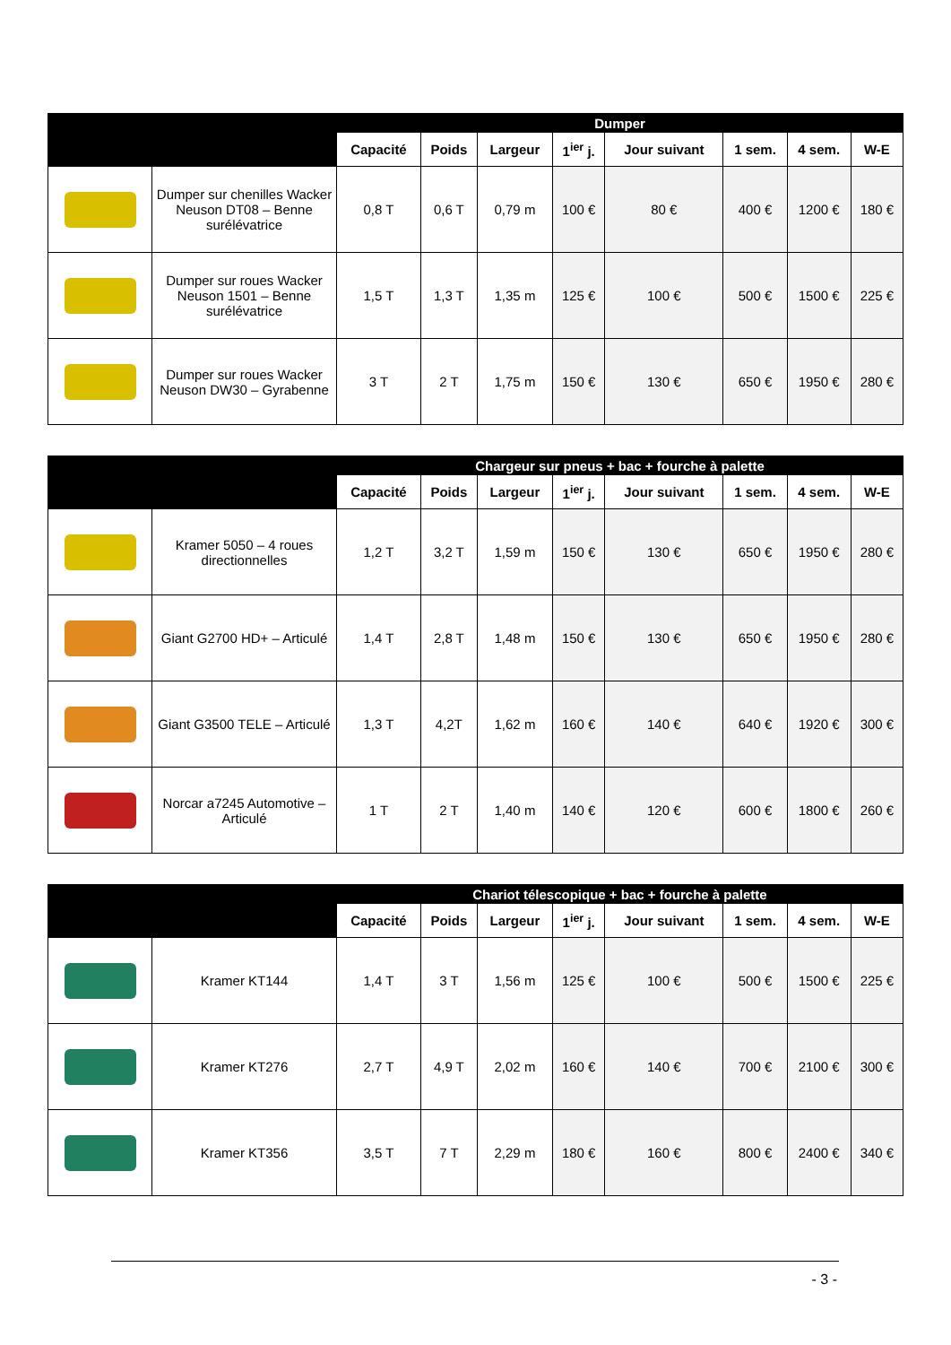| | | Dumper | | | | | | | |
| --- | --- | --- | --- | --- | --- | --- | --- | --- | --- |
| | | Capacité | Poids | Largeur | 1<sup>ier</sup> j. | Jour suivant | 1 sem. | 4 sem. | W-E |
| | Dumper sur chenilles Wacker Neuson DT08 – Benne surélévatrice | 0,8 T | 0,6 T | 0,79 m | 100 € | 80 € | 400 € | 1200 € | 180 € |
| | Dumper sur roues Wacker Neuson 1501 – Benne surélévatrice | 1,5 T | 1,3 T | 1,35 m | 125 € | 100 € | 500 € | 1500 € | 225 € |
| | Dumper sur roues Wacker Neuson DW30 – Gyrabenne | 3 T | 2 T | 1,75 m | 150 € | 130 € | 650 € | 1950 € | 280 € |
| | | Chargeur sur pneus + bac + fourche à palette | | | | | | | |
| --- | --- | --- | --- | --- | --- | --- | --- | --- | --- |
| | | Capacité | Poids | Largeur | 1<sup>ier</sup> j. | Jour suivant | 1 sem. | 4 sem. | W-E |
| | Kramer 5050 – 4 roues directionnelles | 1,2 T | 3,2 T | 1,59 m | 150 € | 130 € | 650 € | 1950 € | 280 € |
| | Giant G2700 HD+ – Articulé | 1,4 T | 2,8 T | 1,48 m | 150 € | 130 € | 650 € | 1950 € | 280 € |
| | Giant G3500 TELE – Articulé | 1,3 T | 4,2T | 1,62 m | 160 € | 140 € | 640 € | 1920 € | 300 € |
| | Norcar a7245 Automotive – Articulé | 1 T | 2 T | 1,40 m | 140 € | 120 € | 600 € | 1800 € | 260 € |
| | | Chariot télescopique + bac + fourche à palette | | | | | | | |
| --- | --- | --- | --- | --- | --- | --- | --- | --- | --- |
| | | Capacité | Poids | Largeur | 1<sup>ier</sup> j. | Jour suivant | 1 sem. | 4 sem. | W-E |
| | Kramer KT144 | 1,4 T | 3 T | 1,56 m | 125 € | 100 € | 500 € | 1500 € | 225 € |
| | Kramer KT276 | 2,7 T | 4,9 T | 2,02 m | 160 € | 140 € | 700 € | 2100 € | 300 € |
| | Kramer KT356 | 3,5 T | 7 T | 2,29 m | 180 € | 160 € | 800 € | 2400 € | 340 € |
- 3 -